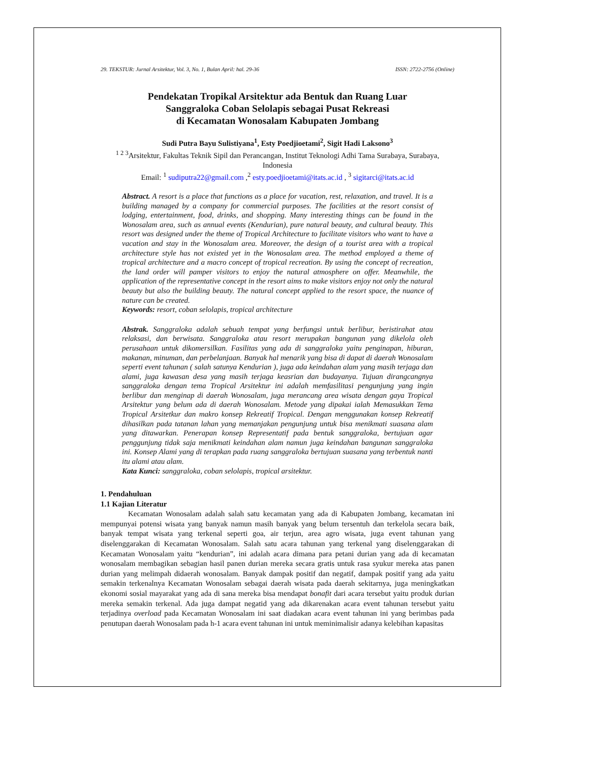29. TEKSTUR: Jurnal Arsitektur, Vol. 3, No. 1, Bulan April: hal. 29-36 ISSN: 2722-2756 (Online)
Pendekatan Tropikal Arsitektur ada Bentuk dan Ruang Luar
Sanggraloka Coban Selolapis sebagai Pusat Rekreasi
di Kecamatan Wonosalam Kabupaten Jombang
Sudi Putra Bayu Sulistiyana<sup>1</sup>, Esty Poedjioetami<sup>2</sup>, Sigit Hadi Laksono<sup>3</sup>
<sup>1 2 3</sup>Arsitektur, Fakultas Teknik Sipil dan Perancangan, Institut Teknologi Adhi Tama Surabaya, Surabaya, Indonesia
Email: <sup>1</sup> sudiputra22@gmail.com ,<sup>2</sup> esty.poedjioetami@itats.ac.id , <sup>3</sup> sigitarci@itats.ac.id
Abstract. A resort is a place that functions as a place for vacation, rest, relaxation, and travel. It is a building managed by a company for commercial purposes. The facilities at the resort consist of lodging, entertainment, food, drinks, and shopping. Many interesting things can be found in the Wonosalam area, such as annual events (Kendurian), pure natural beauty, and cultural beauty. This resort was designed under the theme of Tropical Architecture to facilitate visitors who want to have a vacation and stay in the Wonosalam area. Moreover, the design of a tourist area with a tropical architecture style has not existed yet in the Wonosalam area. The method employed a theme of tropical architecture and a macro concept of tropical recreation. By using the concept of recreation, the land order will pamper visitors to enjoy the natural atmosphere on offer. Meanwhile, the application of the representative concept in the resort aims to make visitors enjoy not only the natural beauty but also the building beauty. The natural concept applied to the resort space, the nuance of nature can be created.
Keywords: resort, coban selolapis, tropical architecture
Abstrak. Sanggraloka adalah sebuah tempat yang berfungsi untuk berlibur, beristirahat atau relaksasi, dan berwisata. Sanggraloka atau resort merupakan bangunan yang dikelola oleh perusahaan untuk dikomersilkan. Fasilitas yang ada di sanggraloka yaitu penginapan, hiburan, makanan, minuman, dan perbelanjaan. Banyak hal menarik yang bisa di dapat di daerah Wonosalam seperti event tahunan ( salah satunya Kendurian ), juga ada keindahan alam yang masih terjaga dan alami, juga kawasan desa yang masih terjaga keasrian dan budayanya. Tujuan dirangcangnya sanggraloka dengan tema Tropical Arsitektur ini adalah memfasilitasi pengunjung yang ingin berlibur dan menginap di daerah Wonosalam, juga merancang area wisata dengan gaya Tropical Arsitektur yang belum ada di daerah Wonosalam. Metode yang dipakai ialah Memasukkan Tema Tropical Arsitetkur dan makro konsep Rekreatif Tropical. Dengan menggunakan konsep Rekreatif dihasilkan pada tatanan lahan yang memanjakan pengunjung untuk bisa menikmati suasana alam yang ditawarkan. Penerapan konsep Representatif pada bentuk sanggraloka, bertujuan agar penggunjung tidak saja menikmati keindahan alam namun juga keindahan bangunan sanggraloka ini. Konsep Alami yang di terapkan pada ruang sanggraloka bertujuan suasana yang terbentuk nanti itu alami atau alam.
Kata Kunci: sanggraloka, coban selolapis, tropical arsitektur.
1. Pendahuluan
1.1 Kajian Literatur
Kecamatan Wonosalam adalah salah satu kecamatan yang ada di Kabupaten Jombang, kecamatan ini mempunyai potensi wisata yang banyak namun masih banyak yang belum tersentuh dan terkelola secara baik, banyak tempat wisata yang terkenal seperti goa, air terjun, area agro wisata, juga event tahunan yang diselenggarakan di Kecamatan Wonosalam. Salah satu acara tahunan yang terkenal yang diselenggarakan di Kecamatan Wonosalam yaitu “kendurian”, ini adalah acara dimana para petani durian yang ada di kecamatan wonosalam membagikan sebagian hasil panen durian mereka secara gratis untuk rasa syukur mereka atas panen durian yang melimpah didaerah wonosalam. Banyak dampak positif dan negatif, dampak positif yang ada yaitu semakin terkenalnya Kecamatan Wonosalam sebagai daerah wisata pada daerah sekitarnya, juga meningkatkan ekonomi sosial mayarakat yang ada di sana mereka bisa mendapat bonafit dari acara tersebut yaitu produk durian mereka semakin terkenal. Ada juga dampat negatid yang ada dikarenakan acara event tahunan tersebut yaitu terjadinya overload pada Kecamatan Wonosalam ini saat diadakan acara event tahunan ini yang berimbas pada penutupan daerah Wonosalam pada h-1 acara event tahunan ini untuk meminimalisir adanya kelebihan kapasitas